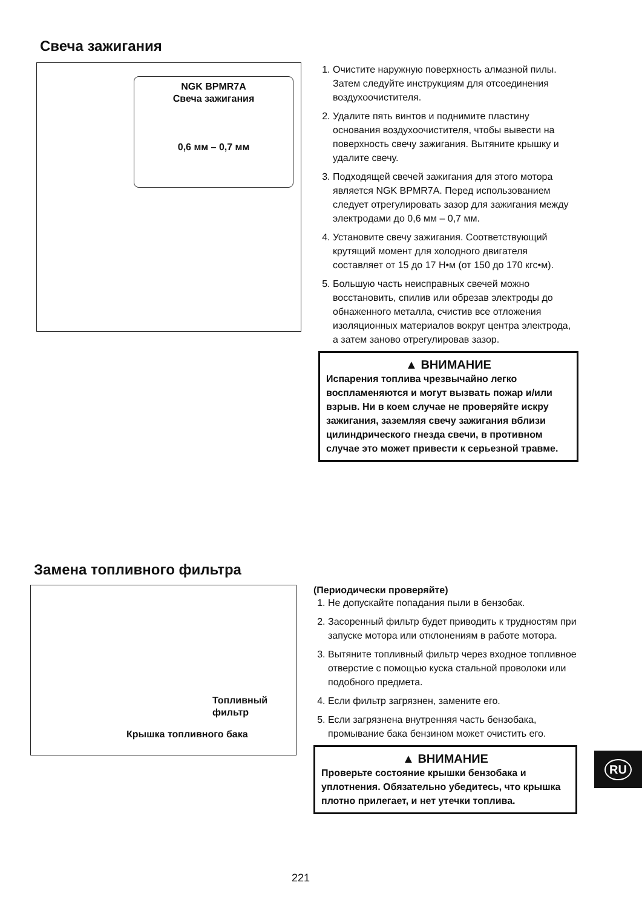Свеча зажигания
NGK BPMR7A
Свеча зажигания
0,6 мм – 0,7 мм
1. Очистите наружную поверхность алмазной пилы. Затем следуйте инструкциям для отсоединения воздухоочистителя.
2. Удалите пять винтов и поднимите пластину основания воздухоочистителя, чтобы вывести на поверхность свечу зажигания. Вытяните крышку и удалите свечу.
3. Подходящей свечей зажигания для этого мотора является NGK BPMR7A. Перед использованием следует отрегулировать зазор для зажигания между электродами до 0,6 мм – 0,7 мм.
4. Установите свечу зажигания. Соответствующий крутящий момент для холодного двигателя составляет от 15 до 17 Н•м (от 150 до 170 кгс•м).
5. Большую часть неисправных свечей можно восстановить, спилив или обрезав электроды до обнаженного металла, счистив все отложения изоляционных материалов вокруг центра электрода, а затем заново отрегулировав зазор.
▲ ВНИМАНИЕ
Испарения топлива чрезвычайно легко воспламеняются и могут вызвать пожар и/или взрыв. Ни в коем случае не проверяйте искру зажигания, заземляя свечу зажигания вблизи цилиндрического гнезда свечи, в противном случае это может привести к серьезной травме.
Замена топливного фильтра
Топливный
фильтр
Крышка топливного бака
(Периодически проверяйте)
1. Не допускайте попадания пыли в бензобак.
2. Засоренный фильтр будет приводить к трудностям при запуске мотора или отклонениям в работе мотора.
3. Вытяните топливный фильтр через входное топливное отверстие с помощью куска стальной проволоки или подобного предмета.
4. Если фильтр загрязнен, замените его.
5. Если загрязнена внутренняя часть бензобака, промывание бака бензином может очистить его.
▲ ВНИМАНИЕ
Проверьте состояние крышки бензобака и уплотнения. Обязательно убедитесь, что крышка плотно прилегает, и нет утечки топлива.
221
RU